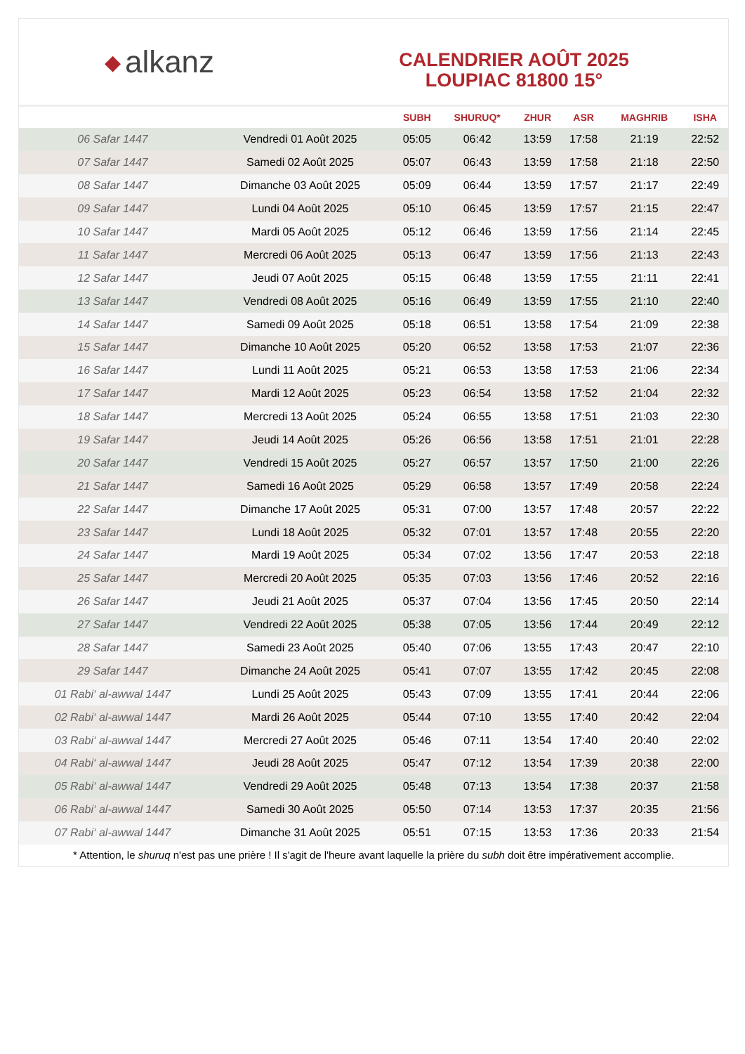◆ alkanz
CALENDRIER AOÛT 2025
LOUPIAC 81800 15°
| | | SUBH | SHURUQ* | ZHUR | ASR | MAGHRIB | ISHA |
| --- | --- | --- | --- | --- | --- | --- | --- |
| 06 Safar 1447 | Vendredi 01 Août 2025 | 05:05 | 06:42 | 13:59 | 17:58 | 21:19 | 22:52 |
| 07 Safar 1447 | Samedi 02 Août 2025 | 05:07 | 06:43 | 13:59 | 17:58 | 21:18 | 22:50 |
| 08 Safar 1447 | Dimanche 03 Août 2025 | 05:09 | 06:44 | 13:59 | 17:57 | 21:17 | 22:49 |
| 09 Safar 1447 | Lundi 04 Août 2025 | 05:10 | 06:45 | 13:59 | 17:57 | 21:15 | 22:47 |
| 10 Safar 1447 | Mardi 05 Août 2025 | 05:12 | 06:46 | 13:59 | 17:56 | 21:14 | 22:45 |
| 11 Safar 1447 | Mercredi 06 Août 2025 | 05:13 | 06:47 | 13:59 | 17:56 | 21:13 | 22:43 |
| 12 Safar 1447 | Jeudi 07 Août 2025 | 05:15 | 06:48 | 13:59 | 17:55 | 21:11 | 22:41 |
| 13 Safar 1447 | Vendredi 08 Août 2025 | 05:16 | 06:49 | 13:59 | 17:55 | 21:10 | 22:40 |
| 14 Safar 1447 | Samedi 09 Août 2025 | 05:18 | 06:51 | 13:58 | 17:54 | 21:09 | 22:38 |
| 15 Safar 1447 | Dimanche 10 Août 2025 | 05:20 | 06:52 | 13:58 | 17:53 | 21:07 | 22:36 |
| 16 Safar 1447 | Lundi 11 Août 2025 | 05:21 | 06:53 | 13:58 | 17:53 | 21:06 | 22:34 |
| 17 Safar 1447 | Mardi 12 Août 2025 | 05:23 | 06:54 | 13:58 | 17:52 | 21:04 | 22:32 |
| 18 Safar 1447 | Mercredi 13 Août 2025 | 05:24 | 06:55 | 13:58 | 17:51 | 21:03 | 22:30 |
| 19 Safar 1447 | Jeudi 14 Août 2025 | 05:26 | 06:56 | 13:58 | 17:51 | 21:01 | 22:28 |
| 20 Safar 1447 | Vendredi 15 Août 2025 | 05:27 | 06:57 | 13:57 | 17:50 | 21:00 | 22:26 |
| 21 Safar 1447 | Samedi 16 Août 2025 | 05:29 | 06:58 | 13:57 | 17:49 | 20:58 | 22:24 |
| 22 Safar 1447 | Dimanche 17 Août 2025 | 05:31 | 07:00 | 13:57 | 17:48 | 20:57 | 22:22 |
| 23 Safar 1447 | Lundi 18 Août 2025 | 05:32 | 07:01 | 13:57 | 17:48 | 20:55 | 22:20 |
| 24 Safar 1447 | Mardi 19 Août 2025 | 05:34 | 07:02 | 13:56 | 17:47 | 20:53 | 22:18 |
| 25 Safar 1447 | Mercredi 20 Août 2025 | 05:35 | 07:03 | 13:56 | 17:46 | 20:52 | 22:16 |
| 26 Safar 1447 | Jeudi 21 Août 2025 | 05:37 | 07:04 | 13:56 | 17:45 | 20:50 | 22:14 |
| 27 Safar 1447 | Vendredi 22 Août 2025 | 05:38 | 07:05 | 13:56 | 17:44 | 20:49 | 22:12 |
| 28 Safar 1447 | Samedi 23 Août 2025 | 05:40 | 07:06 | 13:55 | 17:43 | 20:47 | 22:10 |
| 29 Safar 1447 | Dimanche 24 Août 2025 | 05:41 | 07:07 | 13:55 | 17:42 | 20:45 | 22:08 |
| 01 Rabi‘ al-awwal 1447 | Lundi 25 Août 2025 | 05:43 | 07:09 | 13:55 | 17:41 | 20:44 | 22:06 |
| 02 Rabi‘ al-awwal 1447 | Mardi 26 Août 2025 | 05:44 | 07:10 | 13:55 | 17:40 | 20:42 | 22:04 |
| 03 Rabi‘ al-awwal 1447 | Mercredi 27 Août 2025 | 05:46 | 07:11 | 13:54 | 17:40 | 20:40 | 22:02 |
| 04 Rabi‘ al-awwal 1447 | Jeudi 28 Août 2025 | 05:47 | 07:12 | 13:54 | 17:39 | 20:38 | 22:00 |
| 05 Rabi‘ al-awwal 1447 | Vendredi 29 Août 2025 | 05:48 | 07:13 | 13:54 | 17:38 | 20:37 | 21:58 |
| 06 Rabi‘ al-awwal 1447 | Samedi 30 Août 2025 | 05:50 | 07:14 | 13:53 | 17:37 | 20:35 | 21:56 |
| 07 Rabi‘ al-awwal 1447 | Dimanche 31 Août 2025 | 05:51 | 07:15 | 13:53 | 17:36 | 20:33 | 21:54 |
* Attention, le shuruq n'est pas une prière ! Il s'agit de l'heure avant laquelle la prière du subh doit être impérativement accomplie.